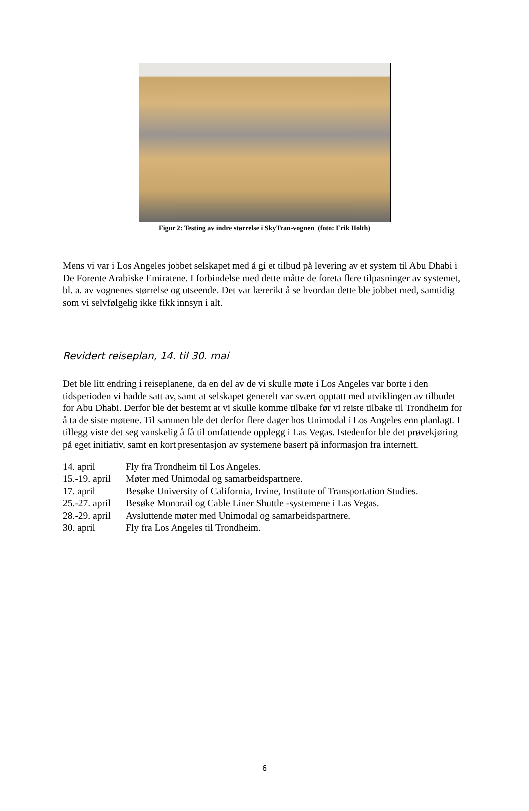Figur 2: Testing av indre størrelse i SkyTran-vognen (foto: Erik Holth)
Mens vi var i Los Angeles jobbet selskapet med å gi et tilbud på levering av et system til Abu Dhabi i De Forente Arabiske Emiratene. I forbindelse med dette måtte de foreta flere tilpasninger av systemet, bl. a. av vognenes størrelse og utseende. Det var lærerikt å se hvordan dette ble jobbet med, samtidig som vi selvfølgelig ikke fikk innsyn i alt.
Revidert reiseplan, 14. til 30. mai
Det ble litt endring i reiseplanene, da en del av de vi skulle møte i Los Angeles var borte i den tidsperioden vi hadde satt av, samt at selskapet generelt var svært opptatt med utviklingen av tilbudet for Abu Dhabi. Derfor ble det bestemt at vi skulle komme tilbake før vi reiste tilbake til Trondheim for å ta de siste møtene. Til sammen ble det derfor flere dager hos Unimodal i Los Angeles enn planlagt. I tillegg viste det seg vanskelig å få til omfattende opplegg i Las Vegas. Istedenfor ble det prøvekjøring på eget initiativ, samt en kort presentasjon av systemene basert på informasjon fra internett.
| 14. april | Fly fra Trondheim til Los Angeles. |
| 15.-19. april | Møter med Unimodal og samarbeidspartnere. |
| 17. april | Besøke University of California, Irvine, Institute of Transportation Studies. |
| 25.-27. april | Besøke Monorail og Cable Liner Shuttle -systemene i Las Vegas. |
| 28.-29. april | Avsluttende møter med Unimodal og samarbeidspartnere. |
| 30. april | Fly fra Los Angeles til Trondheim. |
6